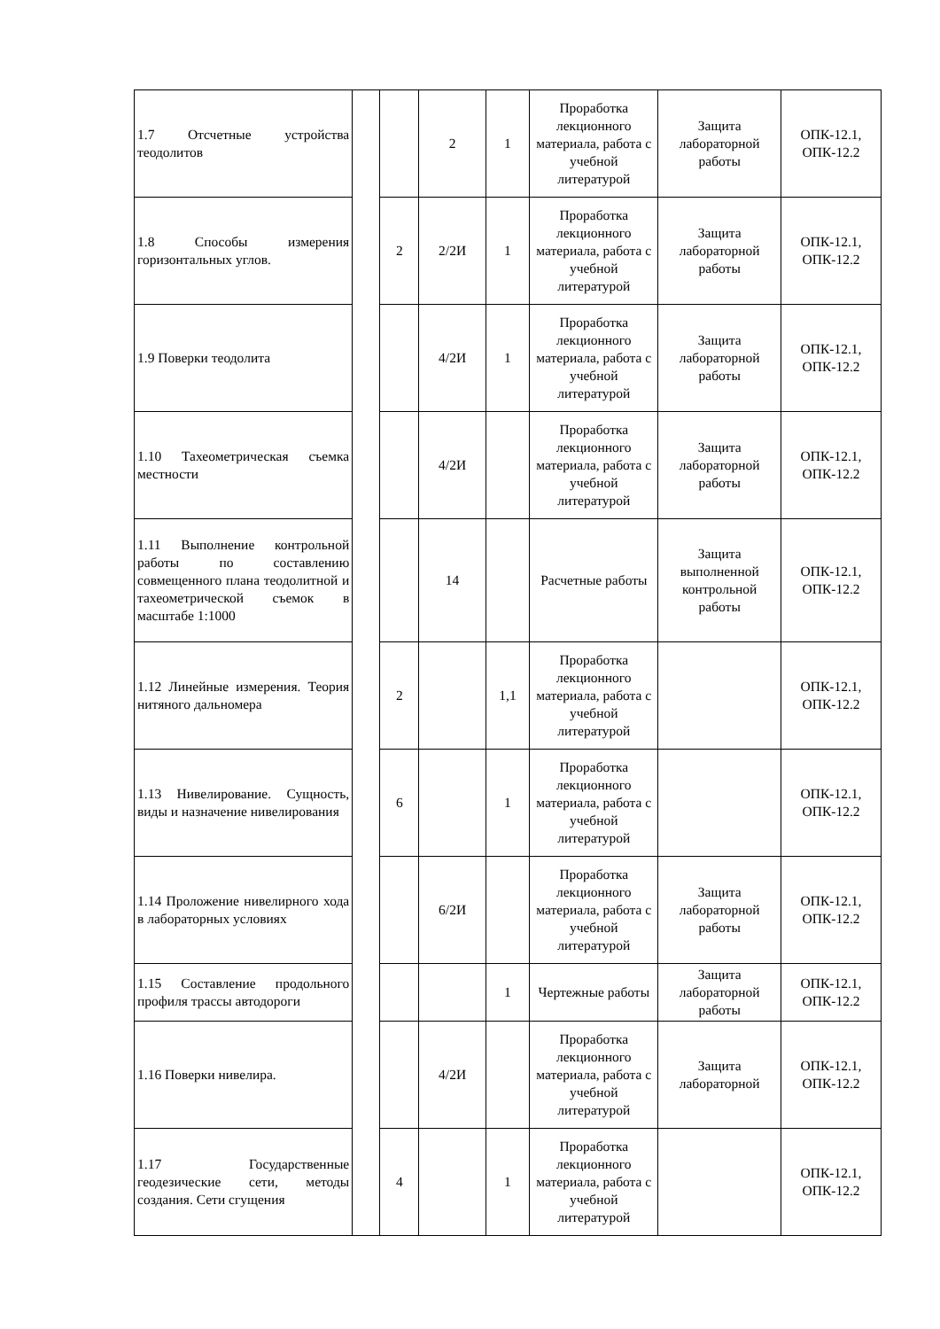| 1.7 Отсчетные устройства теодолитов | | | 2 | 1 | Проработка лекционного материала, работа с учебной литературой | Защита лабораторной работы | ОПК-12.1, ОПК-12.2 |
| 1.8 Способы измерения горизонтальных углов. | | 2 | 2/2И | 1 | Проработка лекционного материала, работа с учебной литературой | Защита лабораторной работы | ОПК-12.1, ОПК-12.2 |
| 1.9 Поверки теодолита | | | 4/2И | 1 | Проработка лекционного материала, работа с учебной литературой | Защита лабораторной работы | ОПК-12.1, ОПК-12.2 |
| 1.10 Тахеометрическая съемка местности | | | 4/2И | | Проработка лекционного материала, работа с учебной литературой | Защита лабораторной работы | ОПК-12.1, ОПК-12.2 |
| 1.11 Выполнение контрольной работы по составлению совмещенного плана теодолитной и тахеометрической съемок в масштабе 1:1000 | | | 14 | | Расчетные работы | Защита выполненной контрольной работы | ОПК-12.1, ОПК-12.2 |
| 1.12 Линейные измерения. Теория нитяного дальномера | | 2 | | 1,1 | Проработка лекционного материала, работа с учебной литературой | | ОПК-12.1, ОПК-12.2 |
| 1.13 Нивелирование. Сущность, виды и назначение нивелирования | | 6 | | 1 | Проработка лекционного материала, работа с учебной литературой | | ОПК-12.1, ОПК-12.2 |
| 1.14 Проложение нивелирного хода в лабораторных условиях | | | 6/2И | | Проработка лекционного материала, работа с учебной литературой | Защита лабораторной работы | ОПК-12.1, ОПК-12.2 |
| 1.15 Составление продольного профиля трассы автодороги | | | | 1 | Чертежные работы | Защита лабораторной работы | ОПК-12.1, ОПК-12.2 |
| 1.16 Поверки нивелира. | | | 4/2И | | Проработка лекционного материала, работа с учебной литературой | Защита лабораторной | ОПК-12.1, ОПК-12.2 |
| 1.17 Государственные геодезические сети, методы создания. Сети сгущения | | 4 | | 1 | Проработка лекционного материала, работа с учебной литературой | | ОПК-12.1, ОПК-12.2 |